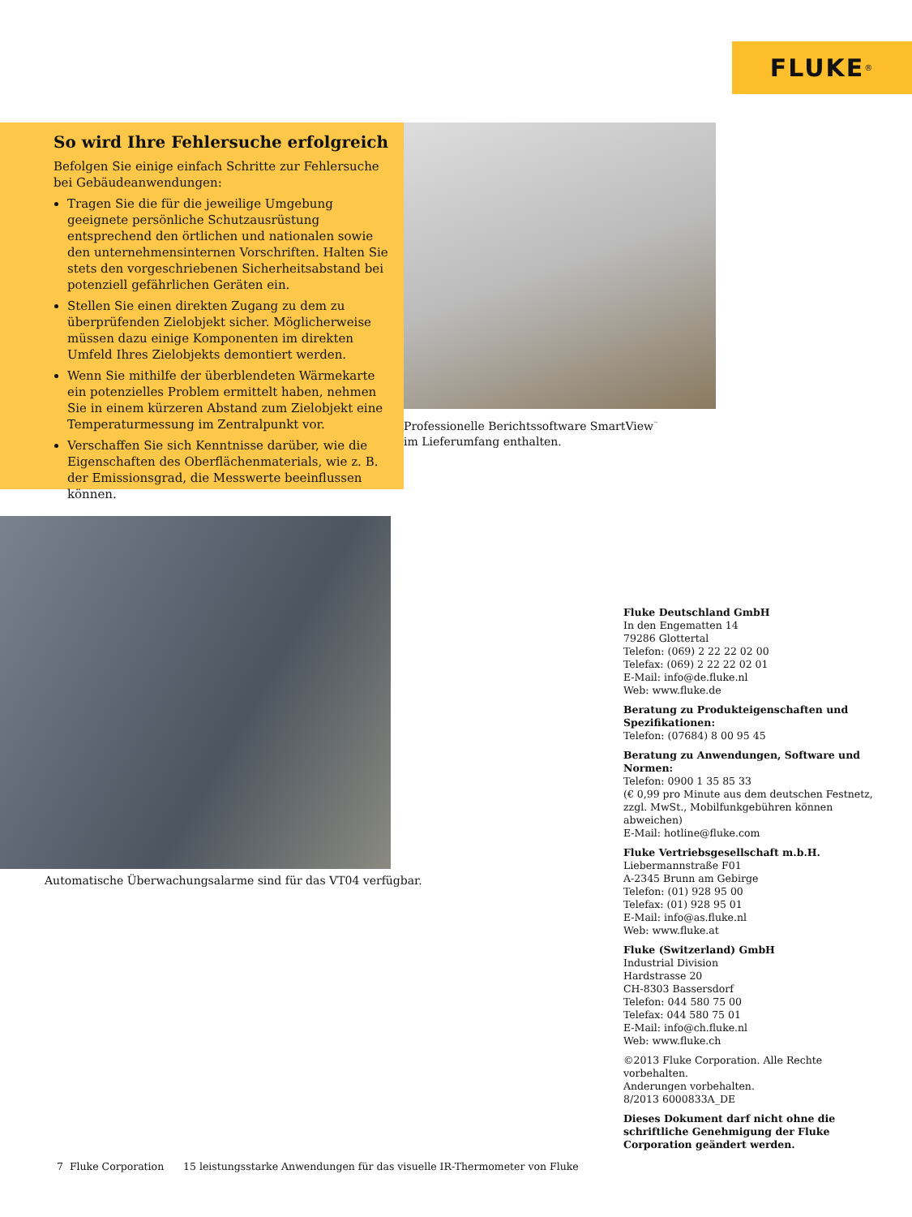FLUKE ®
So wird Ihre Fehlersuche erfolgreich
Befolgen Sie einige einfach Schritte zur Fehlersuche bei Gebäudeanwendungen:
Tragen Sie die für die jeweilige Umgebung geeignete persönliche Schutzausrüstung entsprechend den örtlichen und nationalen sowie den unternehmensinternen Vorschriften. Halten Sie stets den vorgeschriebenen Sicherheitsabstand bei potenziell gefährlichen Geräten ein.
Stellen Sie einen direkten Zugang zu dem zu überprüfenden Zielobjekt sicher. Möglicherweise müssen dazu einige Komponenten im direkten Umfeld Ihres Zielobjekts demontiert werden.
Wenn Sie mithilfe der überblendeten Wärmekarte ein potenzielles Problem ermittelt haben, nehmen Sie in einem kürzeren Abstand zum Zielobjekt eine Temperaturmessung im Zentralpunkt vor.
Verschaffen Sie sich Kenntnisse darüber, wie die Eigenschaften des Oberflächenmaterials, wie z. B. der Emissionsgrad, die Messwerte beeinflussen können.
Professionelle Berichtssoftware SmartView<sup>™</sup> im Lieferumfang enthalten.
Automatische Überwachungsalarme sind für das VT04 verfügbar.
Fluke Deutschland GmbH
In den Engematten 14
79286 Glottertal
Telefon: (069) 2 22 22 02 00
Telefax: (069) 2 22 22 02 01
E-Mail: info@de.fluke.nl
Web: www.fluke.de
Beratung zu Produkteigenschaften und Spezifikationen:
Telefon: (07684) 8 00 95 45
Beratung zu Anwendungen, Software und Normen:
Telefon: 0900 1 35 85 33
(€ 0,99 pro Minute aus dem deutschen Festnetz, zzgl. MwSt., Mobilfunkgebühren können abweichen)
E-Mail: hotline@fluke.com
Fluke Vertriebsgesellschaft m.b.H.
Liebermannstraße F01
A-2345 Brunn am Gebirge
Telefon: (01) 928 95 00
Telefax: (01) 928 95 01
E-Mail: info@as.fluke.nl
Web: www.fluke.at
Fluke (Switzerland) GmbH
Industrial Division
Hardstrasse 20
CH-8303 Bassersdorf
Telefon: 044 580 75 00
Telefax: 044 580 75 01
E-Mail: info@ch.fluke.nl
Web: www.fluke.ch
©2013 Fluke Corporation. Alle Rechte vorbehalten.
Anderungen vorbehalten.
8/2013 6000833A_DE
Dieses Dokument darf nicht ohne die schriftliche Genehmigung der Fluke Corporation geändert werden.
7 Fluke Corporation 15 leistungsstarke Anwendungen für das visuelle IR-Thermometer von Fluke